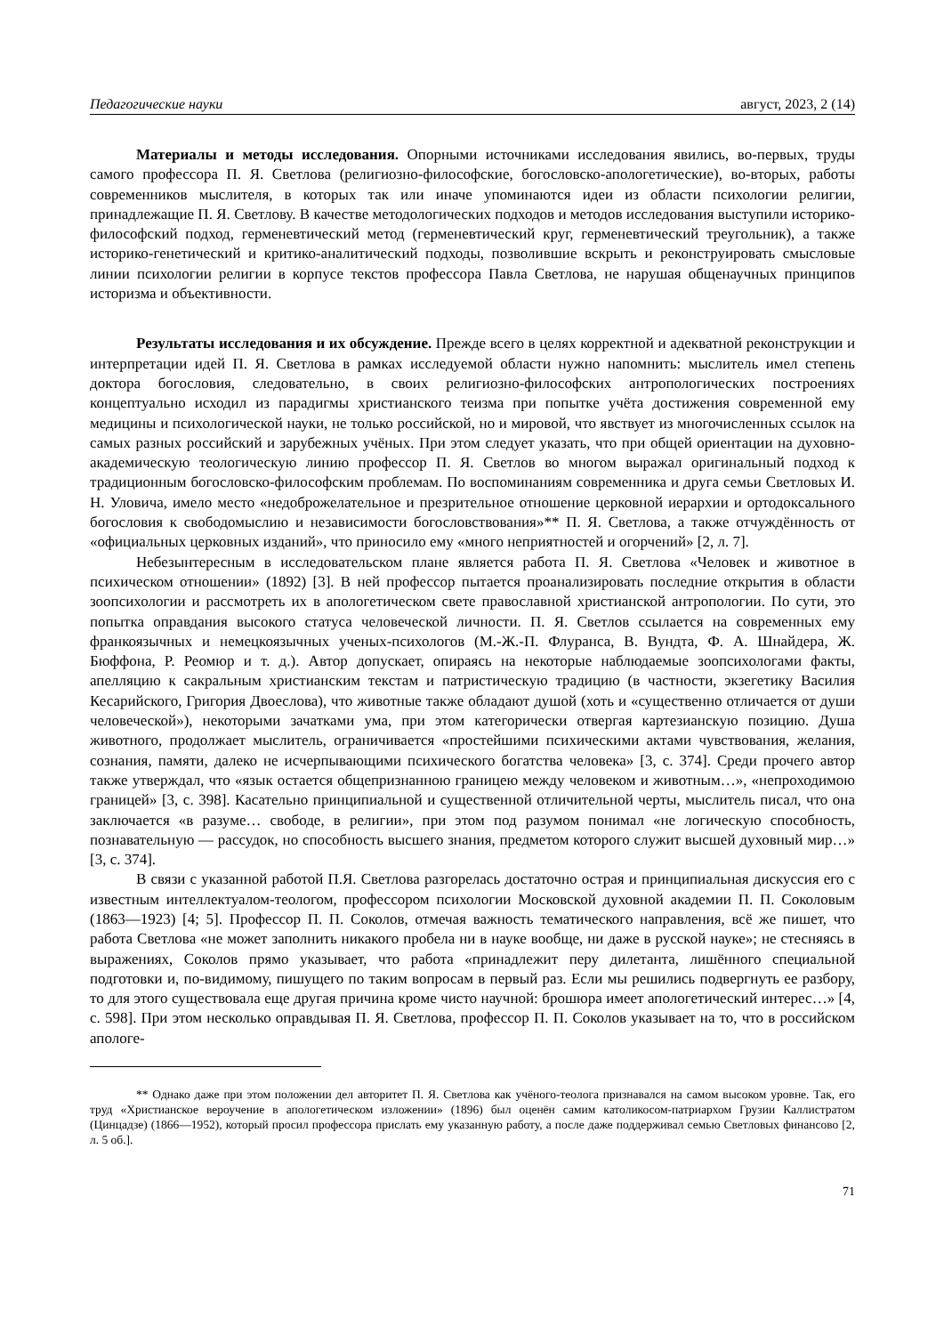Педагогические науки август, 2023, 2 (14)
Материалы и методы исследования. Опорными источниками исследования явились, во-первых, труды самого профессора П. Я. Светлова (религиозно-философские, богословско-апологетические), во-вторых, работы современников мыслителя, в которых так или иначе упоминаются идеи из области психологии религии, принадлежащие П. Я. Светлову. В качестве методологических подходов и методов исследования выступили историко-философский подход, герменевтический метод (герменевтический круг, герменевтический треугольник), а также историко-генетический и критико-аналитический подходы, позволившие вскрыть и реконструировать смысловые линии психологии религии в корпусе текстов профессора Павла Светлова, не нарушая общенаучных принципов историзма и объективности.
Результаты исследования и их обсуждение. Прежде всего в целях корректной и адекватной реконструкции и интерпретации идей П. Я. Светлова в рамках исследуемой области нужно напомнить: мыслитель имел степень доктора богословия, следовательно, в своих религиозно-философских антропологических построениях концептуально исходил из парадигмы христианского теизма при попытке учёта достижения современной ему медицины и психологической науки, не только российской, но и мировой, что явствует из многочисленных ссылок на самых разных российский и зарубежных учёных. При этом следует указать, что при общей ориентации на духовно-академическую теологическую линию профессор П. Я. Светлов во многом выражал оригинальный подход к традиционным богословско-философским проблемам. По воспоминаниям современника и друга семьи Светловых И. Н. Уловича, имело место «недоброжелательное и презрительное отношение церковной иерархии и ортодоксального богословия к свободомыслию и независимости богословствования»** П. Я. Светлова, а также отчуждённость от «официальных церковных изданий», что приносило ему «много неприятностей и огорчений» [2, л. 7].
Небезынтересным в исследовательском плане является работа П. Я. Светлова «Человек и животное в психическом отношении» (1892) [3]. В ней профессор пытается проанализировать последние открытия в области зоопсихологии и рассмотреть их в апологетическом свете православной христианской антропологии. По сути, это попытка оправдания высокого статуса человеческой личности. П. Я. Светлов ссылается на современных ему франкоязычных и немецкоязычных ученых-психологов (М.-Ж.-П. Флуранса, В. Вундта, Ф. А. Шнайдера, Ж. Бюффона, Р. Реомюр и т. д.). Автор допускает, опираясь на некоторые наблюдаемые зоопсихологами факты, апелляцию к сакральным христианским текстам и патристическую традицию (в частности, экзегетику Василия Кесарийского, Григория Двоеслова), что животные также обладают душой (хоть и «существенно отличается от души человеческой»), некоторыми зачатками ума, при этом категорически отвергая картезианскую позицию. Душа животного, продолжает мыслитель, ограничивается «простейшими психическими актами чувствования, желания, сознания, памяти, далеко не исчерпывающими психического богатства человека» [3, с. 374]. Среди прочего автор также утверждал, что «язык остается общепризнанною границею между человеком и животным…», «непроходимою границей» [3, с. 398]. Касательно принципиальной и существенной отличительной черты, мыслитель писал, что она заключается «в разуме… свободе, в религии», при этом под разумом понимал «не логическую способность, познавательную — рассудок, но способность высшего знания, предметом которого служит высшей духовный мир…» [3, с. 374].
В связи с указанной работой П.Я. Светлова разгорелась достаточно острая и принципиальная дискуссия его с известным интеллектуалом-теологом, профессором психологии Московской духовной академии П. П. Соколовым (1863—1923) [4; 5]. Профессор П. П. Соколов, отмечая важность тематического направления, всё же пишет, что работа Светлова «не может заполнить никакого пробела ни в науке вообще, ни даже в русской науке»; не стесняясь в выражениях, Соколов прямо указывает, что работа «принадлежит перу дилетанта, лишённого специальной подготовки и, по-видимому, пишущего по таким вопросам в первый раз. Если мы решились подвергнуть ее разбору, то для этого существовала еще другая причина кроме чисто научной: брошюра имеет апологетический интерес…» [4, с. 598]. При этом несколько оправдывая П. Я. Светлова, профессор П. П. Соколов указывает на то, что в российском апологе-
** Однако даже при этом положении дел авторитет П. Я. Светлова как учёного-теолога признавался на самом высоком уровне. Так, его труд «Христианское вероучение в апологетическом изложении» (1896) был оценён самим католикосом-патриархом Грузии Каллистратом (Цинцадзе) (1866—1952), который просил профессора прислать ему указанную работу, а после даже поддерживал семью Светловых финансово [2, л. 5 об.].
71